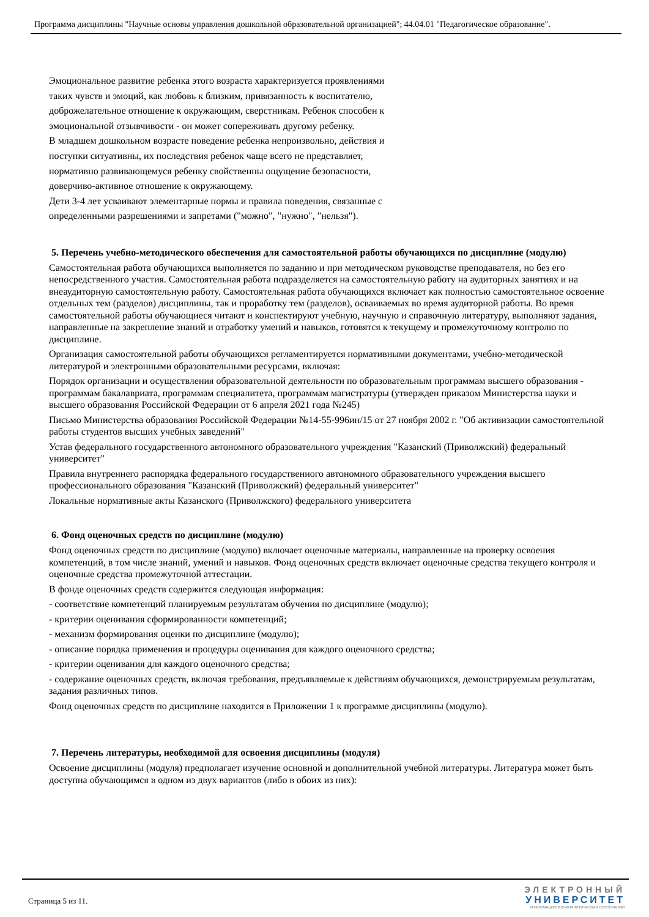Программа дисциплины "Научные основы управления дошкольной образовательной организацией"; 44.04.01 "Педагогическое образование".
Эмоциональное развитие ребенка этого возраста характеризуется проявлениями таких чувств и эмоций, как любовь к близким, привязанность к воспитателю, доброжелательное отношение к окружающим, сверстникам. Ребенок способен к эмоциональной отзывчивости - он может сопереживать другому ребенку.
В младшем дошкольном возрасте поведение ребенка непроизвольно, действия и поступки ситуативны, их последствия ребенок чаще всего не представляет, нормативно развивающемуся ребенку свойственны ощущение безопасности, доверчиво-активное отношение к окружающему.
Дети 3-4 лет усваивают элементарные нормы и правила поведения, связанные с определенными разрешениями и запретами ("можно", "нужно", "нельзя").
5. Перечень учебно-методического обеспечения для самостоятельной работы обучающихся по дисциплине (модулю)
Самостоятельная работа обучающихся выполняется по заданию и при методическом руководстве преподавателя, но без его непосредственного участия. Самостоятельная работа подразделяется на самостоятельную работу на аудиторных занятиях и на внеаудиторную самостоятельную работу. Самостоятельная работа обучающихся включает как полностью самостоятельное освоение отдельных тем (разделов) дисциплины, так и проработку тем (разделов), осваиваемых во время аудиторной работы. Во время самостоятельной работы обучающиеся читают и конспектируют учебную, научную и справочную литературу, выполняют задания, направленные на закрепление знаний и отработку умений и навыков, готовятся к текущему и промежуточному контролю по дисциплине.
Организация самостоятельной работы обучающихся регламентируется нормативными документами, учебно-методической литературой и электронными образовательными ресурсами, включая:
Порядок организации и осуществления образовательной деятельности по образовательным программам высшего образования - программам бакалавриата, программам специалитета, программам магистратуры (утвержден приказом Министерства науки и высшего образования Российской Федерации от 6 апреля 2021 года №245)
Письмо Министерства образования Российской Федерации №14-55-996ин/15 от 27 ноября 2002 г. "Об активизации самостоятельной работы студентов высших учебных заведений"
Устав федерального государственного автономного образовательного учреждения "Казанский (Приволжский) федеральный университет"
Правила внутреннего распорядка федерального государственного автономного образовательного учреждения высшего профессионального образования "Казанский (Приволжский) федеральный университет"
Локальные нормативные акты Казанского (Приволжского) федерального университета
6. Фонд оценочных средств по дисциплине (модулю)
Фонд оценочных средств по дисциплине (модулю) включает оценочные материалы, направленные на проверку освоения компетенций, в том числе знаний, умений и навыков. Фонд оценочных средств включает оценочные средства текущего контроля и оценочные средства промежуточной аттестации.
В фонде оценочных средств содержится следующая информация:
- соответствие компетенций планируемым результатам обучения по дисциплине (модулю);
- критерии оценивания сформированности компетенций;
- механизм формирования оценки по дисциплине (модулю);
- описание порядка применения и процедуры оценивания для каждого оценочного средства;
- критерии оценивания для каждого оценочного средства;
- содержание оценочных средств, включая требования, предъявляемые к действиям обучающихся, демонстрируемым результатам, задания различных типов.
Фонд оценочных средств по дисциплине находится в Приложении 1 к программе дисциплины (модулю).
7. Перечень литературы, необходимой для освоения дисциплины (модуля)
Освоение дисциплины (модуля) предполагает изучение основной и дополнительной учебной литературы. Литература может быть доступна обучающимся в одном из двух вариантов (либо в обоих из них):
Страница 5 из 11.
ЭЛЕКТРОННЫЙ
УНИВЕРСИТЕТ
ИНФОРМАЦИОННО-АНАЛИТИЧЕСКАЯ СИСТЕМА КФУ